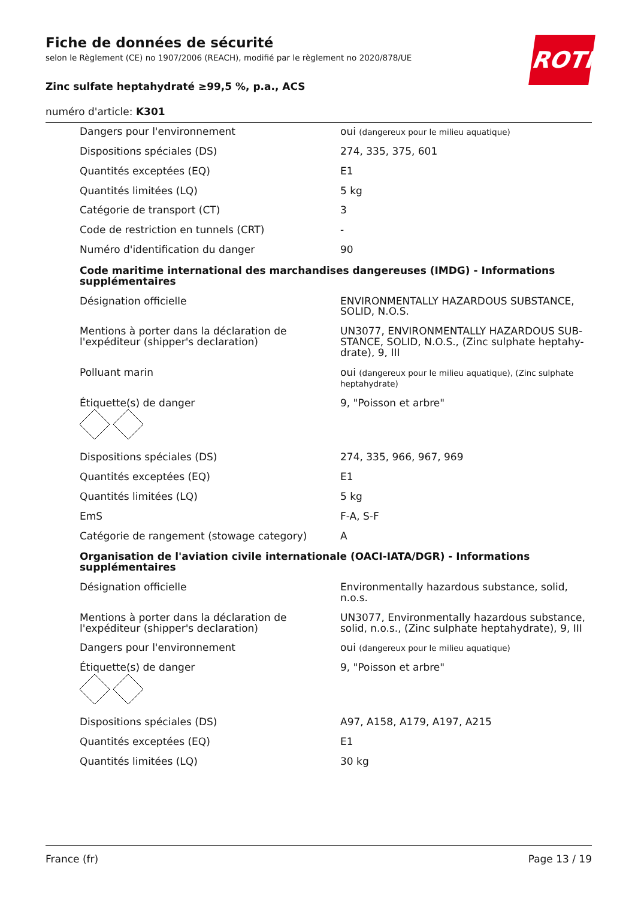ROTH
Fiche de données de sécurité
selon le Règlement (CE) no 1907/2006 (REACH), modifié par le règlement no 2020/878/UE
Zinc sulfate heptahydraté ≥99,5 %, p.a., ACS
numéro d'article: K301
| Dangers pour l'environnement | oui (dangereux pour le milieu aquatique) |
| Dispositions spéciales (DS) | 274, 335, 375, 601 |
| Quantités exceptées (EQ) | E1 |
| Quantités limitées (LQ) | 5 kg |
| Catégorie de transport (CT) | 3 |
| Code de restriction en tunnels (CRT) | - |
| Numéro d'identification du danger | 90 |
| Code maritime international des marchandises dangereuses (IMDG) - Informations supplémentaires | |
| Désignation officielle | ENVIRONMENTALLY HAZARDOUS SUBSTANCE, SOLID, N.O.S. |
| Mentions à porter dans la déclaration de l'expéditeur (shipper's declaration) | UN3077, ENVIRONMENTALLY HAZARDOUS SUB-STANCE, SOLID, N.O.S., (Zinc sulphate heptahy-drate), 9, III |
| Polluant marin | oui (dangereux pour le milieu aquatique), (Zinc sulphate heptahydrate) |
| Étiquette(s) de danger | 9, "Poisson et arbre" |
| Dispositions spéciales (DS) | 274, 335, 966, 967, 969 |
| Quantités exceptées (EQ) | E1 |
| Quantités limitées (LQ) | 5 kg |
| EmS | F-A, S-F |
| Catégorie de rangement (stowage category) | A |
| Organisation de l'aviation civile internationale (OACI-IATA/DGR) - Informations supplémentaires | |
| Désignation officielle | Environmentally hazardous substance, solid, n.o.s. |
| Mentions à porter dans la déclaration de l'expéditeur (shipper's declaration) | UN3077, Environmentally hazardous substance, solid, n.o.s., (Zinc sulphate heptahydrate), 9, III |
| Dangers pour l'environnement | oui (dangereux pour le milieu aquatique) |
| Étiquette(s) de danger | 9, "Poisson et arbre" |
| Dispositions spéciales (DS) | A97, A158, A179, A197, A215 |
| Quantités exceptées (EQ) | E1 |
| Quantités limitées (LQ) | 30 kg |
France (fr) Page 13 / 19